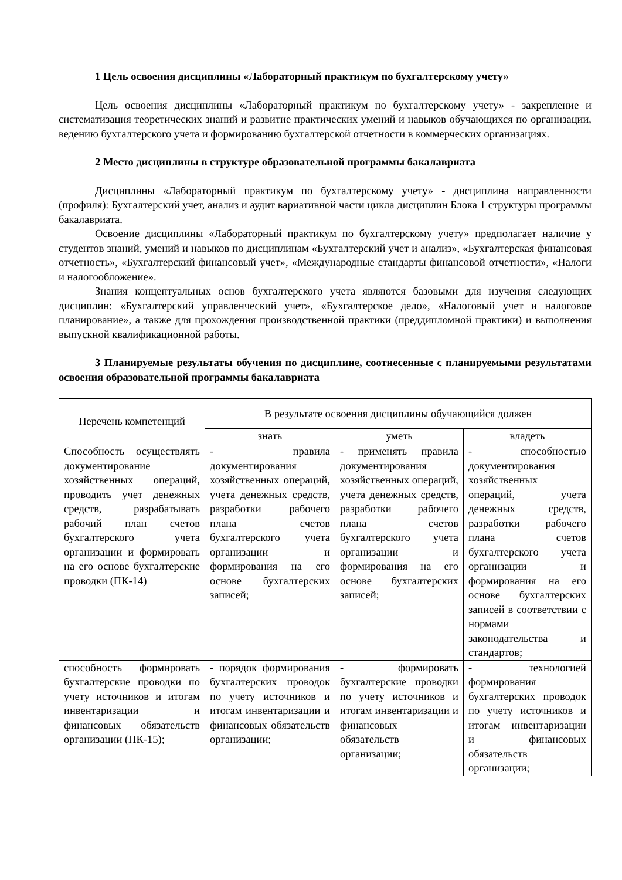1 Цель освоения дисциплины «Лабораторный практикум по бухгалтерскому учету»
Цель освоения дисциплины «Лабораторный практикум по бухгалтерскому учету» - закрепление и систематизация теоретических знаний и развитие практических умений и навыков обучающихся по организации, ведению бухгалтерского учета и формированию бухгалтерской отчетности в коммерческих организациях.
2 Место дисциплины в структуре образовательной программы бакалавриата
Дисциплины «Лабораторный практикум по бухгалтерскому учету» - дисциплина направленности (профиля): Бухгалтерский учет, анализ и аудит вариативной части цикла дисциплин Блока 1 структуры программы бакалавриата.
Освоение дисциплины «Лабораторный практикум по бухгалтерскому учету» предполагает наличие у студентов знаний, умений и навыков по дисциплинам «Бухгалтерский учет и анализ», «Бухгалтерская финансовая отчетность», «Бухгалтерский финансовый учет», «Международные стандарты финансовой отчетности», «Налоги и налогообложение».
Знания концептуальных основ бухгалтерского учета являются базовыми для изучения следующих дисциплин: «Бухгалтерский управленческий учет», «Бухгалтерское дело», «Налоговый учет и налоговое планирование», а также для прохождения производственной практики (преддипломной практики) и выполнения выпускной квалификационной работы.
3 Планируемые результаты обучения по дисциплине, соотнесенные с планируемыми результатами освоения образовательной программы бакалавриата
| Перечень компетенций | В результате освоения дисциплины обучающийся должен | | |
| --- | --- | --- | --- |
| | знать | уметь | владеть |
| Способность осуществлять документирование хозяйственных операций, проводить учет денежных средств, разрабатывать рабочий план счетов бухгалтерского учета организации и формировать на его основе бухгалтерские проводки (ПК-14) | - правила документирования хозяйственных операций, учета денежных средств, разработки рабочего плана счетов бухгалтерского учета организации и формирования на его основе бухгалтерских записей; | - применять правила документирования хозяйственных операций, учета денежных средств, разработки рабочего плана счетов бухгалтерского учета организации и формирования на его основе бухгалтерских записей; | - способностью документирования хозяйственных операций, учета денежных средств, разработки рабочего плана счетов бухгалтерского учета организации и формирования на его основе бухгалтерских записей в соответствии с нормами законодательства и стандартов; |
| способность формировать бухгалтерские проводки по учету источников и итогам инвентаризации и финансовых обязательств организации (ПК-15); | - порядок формирования бухгалтерских проводок по учету источников и итогам инвентаризации и финансовых обязательств организации; | - формировать бухгалтерские проводки по учету источников и итогам инвентаризации и финансовых обязательств организации; | - технологией формирования бухгалтерских проводок по учету источников и итогам инвентаризации и финансовых обязательств организации; |